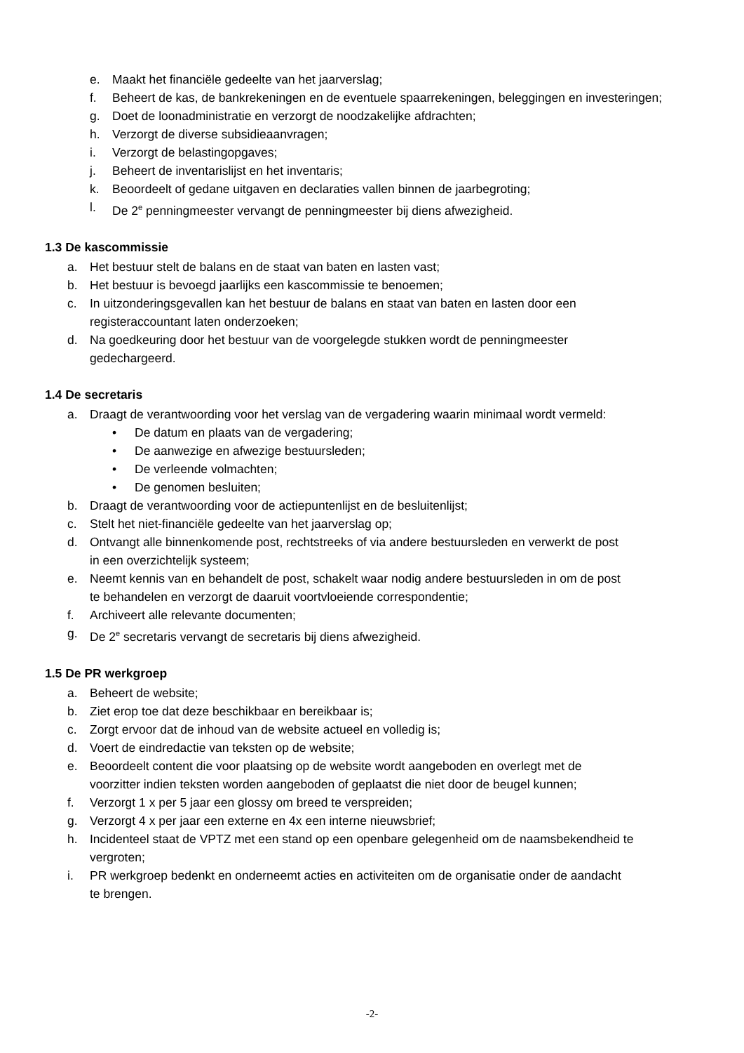e. Maakt het financiële gedeelte van het jaarverslag;
f. Beheert de kas, de bankrekeningen en de eventuele spaarrekeningen, beleggingen en investeringen;
g. Doet de loonadministratie en verzorgt de noodzakelijke afdrachten;
h. Verzorgt de diverse subsidieaanvragen;
i. Verzorgt de belastingopgaves;
j. Beheert de inventarislijst en het inventaris;
k. Beoordeelt of gedane uitgaven en declaraties vallen binnen de jaarbegroting;
l. De 2<sup>e</sup> penningmeester vervangt de penningmeester bij diens afwezigheid.
1.3 De kascommissie
a. Het bestuur stelt de balans en de staat van baten en lasten vast;
b. Het bestuur is bevoegd jaarlijks een kascommissie te benoemen;
c. In uitzonderingsgevallen kan het bestuur de balans en staat van baten en lasten door een
registeraccountant laten onderzoeken;
d. Na goedkeuring door het bestuur van de voorgelegde stukken wordt de penningmeester
gedechargeerd.
1.4 De secretaris
a. Draagt de verantwoording voor het verslag van de vergadering waarin minimaal wordt vermeld:
• De datum en plaats van de vergadering;
• De aanwezige en afwezige bestuursleden;
• De verleende volmachten;
• De genomen besluiten;
b. Draagt de verantwoording voor de actiepuntenlijst en de besluitenlijst;
c. Stelt het niet-financiële gedeelte van het jaarverslag op;
d. Ontvangt alle binnenkomende post, rechtstreeks of via andere bestuursleden en verwerkt de post
in een overzichtelijk systeem;
e. Neemt kennis van en behandelt de post, schakelt waar nodig andere bestuursleden in om de post
te behandelen en verzorgt de daaruit voortvloeiende correspondentie;
f. Archiveert alle relevante documenten;
g. De 2<sup>e</sup> secretaris vervangt de secretaris bij diens afwezigheid.
1.5 De PR werkgroep
a. Beheert de website;
b. Ziet erop toe dat deze beschikbaar en bereikbaar is;
c. Zorgt ervoor dat de inhoud van de website actueel en volledig is;
d. Voert de eindredactie van teksten op de website;
e. Beoordeelt content die voor plaatsing op de website wordt aangeboden en overlegt met de
voorzitter indien teksten worden aangeboden of geplaatst die niet door de beugel kunnen;
f. Verzorgt 1 x per 5 jaar een glossy om breed te verspreiden;
g. Verzorgt 4 x per jaar een externe en 4x een interne nieuwsbrief;
h. Incidenteel staat de VPTZ met een stand op een openbare gelegenheid om de naamsbekendheid te
vergroten;
i. PR werkgroep bedenkt en onderneemt acties en activiteiten om de organisatie onder de aandacht
te brengen.
-2-